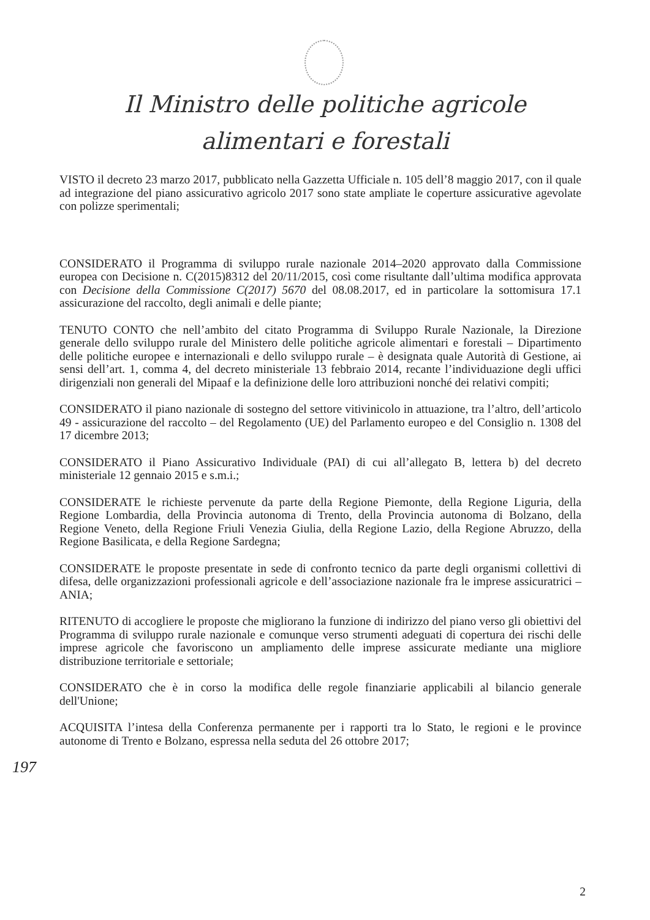Il Ministro delle politiche agricole
alimentari e forestali
VISTO il decreto 23 marzo 2017, pubblicato nella Gazzetta Ufficiale n. 105 dell’8 maggio 2017, con il quale ad integrazione del piano assicurativo agricolo 2017 sono state ampliate le coperture assicurative agevolate con polizze sperimentali;
CONSIDERATO il Programma di sviluppo rurale nazionale 2014–2020 approvato dalla Commissione europea con Decisione n. C(2015)8312 del 20/11/2015, così come risultante dall’ultima modifica approvata con Decisione della Commissione C(2017) 5670 del 08.08.2017, ed in particolare la sottomisura 17.1 assicurazione del raccolto, degli animali e delle piante;
TENUTO CONTO che nell’ambito del citato Programma di Sviluppo Rurale Nazionale, la Direzione generale dello sviluppo rurale del Ministero delle politiche agricole alimentari e forestali – Dipartimento delle politiche europee e internazionali e dello sviluppo rurale – è designata quale Autorità di Gestione, ai sensi dell’art. 1, comma 4, del decreto ministeriale 13 febbraio 2014, recante l’individuazione degli uffici dirigenziali non generali del Mipaaf e la definizione delle loro attribuzioni nonché dei relativi compiti;
CONSIDERATO il piano nazionale di sostegno del settore vitivinicolo in attuazione, tra l’altro, dell’articolo 49 - assicurazione del raccolto – del Regolamento (UE) del Parlamento europeo e del Consiglio n. 1308 del 17 dicembre 2013;
CONSIDERATO il Piano Assicurativo Individuale (PAI) di cui all’allegato B, lettera b) del decreto ministeriale 12 gennaio 2015 e s.m.i.;
CONSIDERATE le richieste pervenute da parte della Regione Piemonte, della Regione Liguria, della Regione Lombardia, della Provincia autonoma di Trento, della Provincia autonoma di Bolzano, della Regione Veneto, della Regione Friuli Venezia Giulia, della Regione Lazio, della Regione Abruzzo, della Regione Basilicata, e della Regione Sardegna;
CONSIDERATE le proposte presentate in sede di confronto tecnico da parte degli organismi collettivi di difesa, delle organizzazioni professionali agricole e dell’associazione nazionale fra le imprese assicuratrici – ANIA;
RITENUTO di accogliere le proposte che migliorano la funzione di indirizzo del piano verso gli obiettivi del Programma di sviluppo rurale nazionale e comunque verso strumenti adeguati di copertura dei rischi delle imprese agricole che favoriscono un ampliamento delle imprese assicurate mediante una migliore distribuzione territoriale e settoriale;
CONSIDERATO che è in corso la modifica delle regole finanziarie applicabili al bilancio generale dell'Unione;
ACQUISITA l’intesa della Conferenza permanente per i rapporti tra lo Stato, le regioni e le province autonome di Trento e Bolzano, espressa nella seduta del 26 ottobre 2017;
197
2